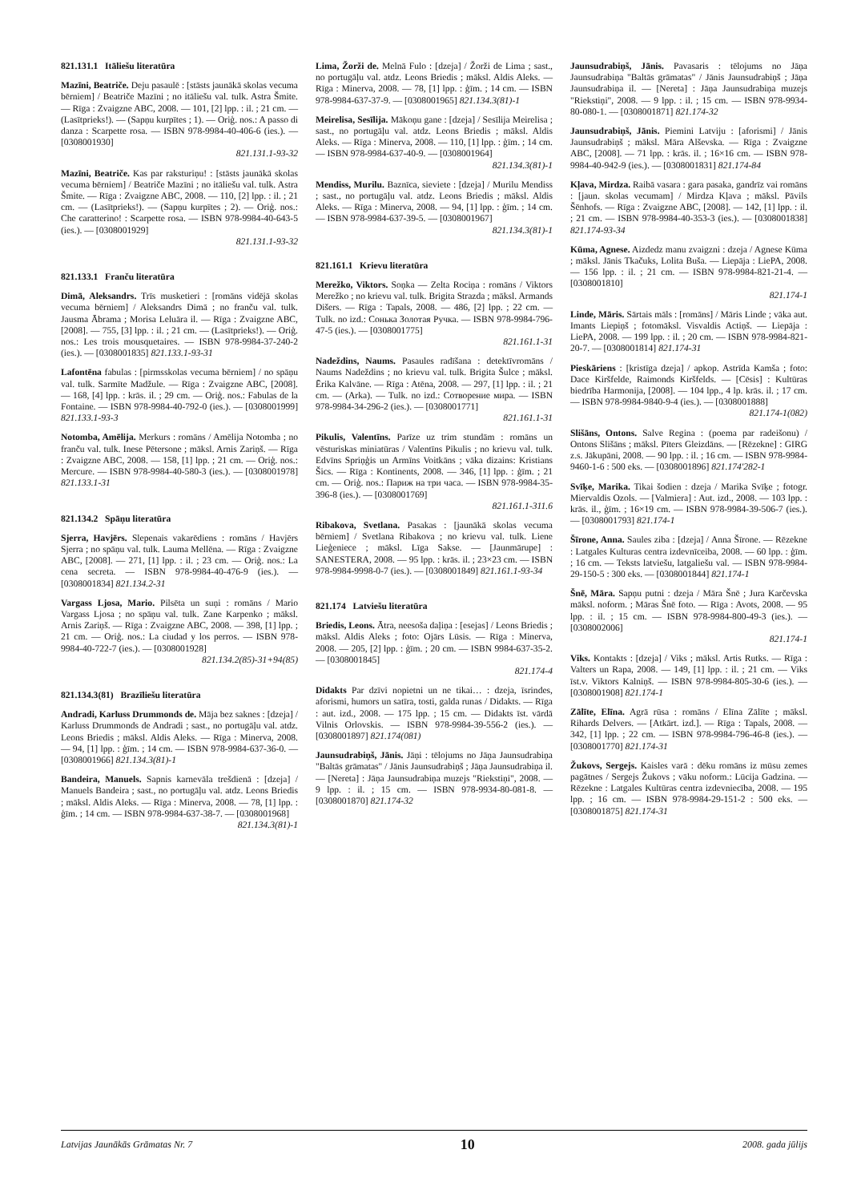821.131.1 Itāliešu literatūra
Mazīni, Beatriče. Deju pasaulē : [stāsts jaunākā skolas vecuma bērniem] / Beatriče Mazīni ; no itāliešu val. tulk. Astra Šmite. — Rīga : Zvaigzne ABC, 2008. — 101, [2] lpp. : il. ; 21 cm. — (Lasītprieks!). — (Sapņu kurpītes ; 1). — Oriģ. nos.: A passo di danza : Scarpette rosa. — ISBN 978-9984-40-406-6 (ies.). — [0308001930]
821.131.1-93-32
Mazīni, Beatriče. Kas par raksturiņu! : [stāsts jaunākā skolas vecuma bērniem] / Beatriče Mazīni ; no itāliešu val. tulk. Astra Šmite. — Rīga : Zvaigzne ABC, 2008. — 110, [2] lpp. : il. ; 21 cm. — (Lasītprieks!). — (Sapņu kurpītes ; 2). — Oriģ. nos.: Che caratterino! : Scarpette rosa. — ISBN 978-9984-40-643-5 (ies.). — [0308001929]
821.131.1-93-32
821.133.1 Franču literatūra
Dimā, Aleksandrs. Trīs musketieri : [romāns vidējā skolas vecuma bērniem] / Aleksandrs Dimā ; no franču val. tulk. Jausma Ābrama ; Morisa Leluāra il. — Rīga : Zvaigzne ABC, [2008]. — 755, [3] lpp. : il. ; 21 cm. — (Lasītprieks!). — Oriģ. nos.: Les trois mousquetaires. — ISBN 978-9984-37-240-2 (ies.). — [0308001835] 821.133.1-93-31
Lafontēna fabulas : [pirmsskolas vecuma bērniem] / no spāņu val. tulk. Sarmīte Madžule. — Rīga : Zvaigzne ABC, [2008]. — 168, [4] lpp. : krās. il. ; 29 cm. — Oriģ. nos.: Fabulas de la Fontaine. — ISBN 978-9984-40-792-0 (ies.). — [0308001999] 821.133.1-93-3
Notomba, Amēlija. Merkurs : romāns / Amēlija Notomba ; no franču val. tulk. Inese Pētersone ; māksl. Arnis Zariņš. — Rīga : Zvaigzne ABC, 2008. — 158, [1] lpp. ; 21 cm. — Oriģ. nos.: Mercure. — ISBN 978-9984-40-580-3 (ies.). — [0308001978] 821.133.1-31
821.134.2 Spāņu literatūra
Sjerra, Havjērs. Slepenais vakarēdiens : romāns / Havjērs Sjerra ; no spāņu val. tulk. Lauma Mellēna. — Rīga : Zvaigzne ABC, [2008]. — 271, [1] lpp. : il. ; 23 cm. — Oriģ. nos.: La cena secreta. — ISBN 978-9984-40-476-9 (ies.). — [0308001834] 821.134.2-31
Vargass Ljosa, Mario. Pilsēta un suņi : romāns / Mario Vargass Ljosa ; no spāņu val. tulk. Zane Karpenko ; māksl. Arnis Zariņš. — Rīga : Zvaigzne ABC, 2008. — 398, [1] lpp. ; 21 cm. — Oriģ. nos.: La ciudad y los perros. — ISBN 978-9984-40-722-7 (ies.). — [0308001928]
821.134.2(85)-31+94(85)
821.134.3(81) Brazīliešu literatūra
Andradi, Karluss Drummonds de. Māja bez saknes : [dzeja] / Karluss Drummonds de Andradi ; sast., no portugāļu val. atdz. Leons Briedis ; māksl. Aldis Aleks. — Rīga : Minerva, 2008. — 94, [1] lpp. : ģīm. ; 14 cm. — ISBN 978-9984-637-36-0. — [0308001966] 821.134.3(81)-1
Bandeira, Manuels. Sapnis karnevāla trešdienā : [dzeja] / Manuels Bandeira ; sast., no portugāļu val. atdz. Leons Briedis ; māksl. Aldis Aleks. — Rīga : Minerva, 2008. — 78, [1] lpp. : ģīm. ; 14 cm. — ISBN 978-9984-637-38-7. — [0308001968]
821.134.3(81)-1
Lima, Žorži de. Melnā Fulo : [dzeja] / Žorži de Lima ; sast., no portugāļu val. atdz. Leons Briedis ; māksl. Aldis Aleks. — Rīga : Minerva, 2008. — 78, [1] lpp. : ģīm. ; 14 cm. — ISBN 978-9984-637-37-9. — [0308001965] 821.134.3(81)-1
Meirelisa, Sesīlija. Mākoņu gane : [dzeja] / Sesīlija Meirelisa ; sast., no portugāļu val. atdz. Leons Briedis ; māksl. Aldis Aleks. — Rīga : Minerva, 2008. — 110, [1] lpp. : ģīm. ; 14 cm. — ISBN 978-9984-637-40-9. — [0308001964]
821.134.3(81)-1
Mendiss, Murilu. Baznīca, sieviete : [dzeja] / Murilu Mendiss ; sast., no portugāļu val. atdz. Leons Briedis ; māksl. Aldis Aleks. — Rīga : Minerva, 2008. — 94, [1] lpp. : ģīm. ; 14 cm. — ISBN 978-9984-637-39-5. — [0308001967]
821.134.3(81)-1
821.161.1 Krievu literatūra
Merežko, Viktors. Soņka — Zelta Rociņa : romāns / Viktors Merežko ; no krievu val. tulk. Brigita Strazda ; māksl. Armands Dišers. — Rīga : Tapals, 2008. — 486, [2] lpp. ; 22 cm. — Tulk. no izd.: Сонька Золотая Ручка. — ISBN 978-9984-796-47-5 (ies.). — [0308001775]
821.161.1-31
Nadeždins, Naums. Pasaules radīšana : detektīvromāns / Naums Nadeždins ; no krievu val. tulk. Brigita Šulce ; māksl. Ērika Kalvāne. — Rīga : Atēna, 2008. — 297, [1] lpp. : il. ; 21 cm. — (Arka). — Tulk. no izd.: Сотворение мира. — ISBN 978-9984-34-296-2 (ies.). — [0308001771]
821.161.1-31
Pikulis, Valentīns. Parīze uz trim stundām : romāns un vēsturiskas miniatūras / Valentīns Pikulis ; no krievu val. tulk. Edvīns Spriņģis un Armīns Voitkāns ; vāka dizains: Kristians Šics. — Rīga : Kontinents, 2008. — 346, [1] lpp. : ģīm. ; 21 cm. — Oriģ. nos.: Париж на три часа. — ISBN 978-9984-35-396-8 (ies.). — [0308001769]
821.161.1-311.6
Ribakova, Svetlana. Pasakas : [jaunākā skolas vecuma bērniem] / Svetlana Ribakova ; no krievu val. tulk. Liene Lieģeniece ; māksl. Līga Sakse. — [Jaunmārupe] : SANESTERA, 2008. — 95 lpp. : krās. il. ; 23×23 cm. — ISBN 978-9984-9998-0-7 (ies.). — [0308001849] 821.161.1-93-34
821.174 Latviešu literatūra
Briedis, Leons. Ātra, neesoša daļiņa : [esejas] / Leons Briedis ; māksl. Aldis Aleks ; foto: Ojārs Lūsis. — Rīga : Minerva, 2008. — 205, [2] lpp. : ģīm. ; 20 cm. — ISBN 9984-637-35-2. — [0308001845]
821.174-4
Didakts Par dzīvi nopietni un ne tikai… : dzeja, īsrindes, aforismi, humors un satīra, tosti, galda runas / Didakts. — Rīga : aut. izd., 2008. — 175 lpp. ; 15 cm. — Didakts īst. vārdā Vilnis Orlovskis. — ISBN 978-9984-39-556-2 (ies.). — [0308001897] 821.174(081)
Jaunsudrabiņš, Jānis. Jāņi : tēlojums no Jāņa Jaunsudrabiņa "Baltās grāmatas" / Jānis Jaunsudrabiņš ; Jāņa Jaunsudrabiņa il. — [Nereta] : Jāņa Jaunsudrabiņa muzejs "Riekstiņi", 2008. — 9 lpp. : il. ; 15 cm. — ISBN 978-9934-80-081-8. — [0308001870] 821.174-32
Jaunsudrabiņš, Jānis. Pavasaris : tēlojums no Jāņa Jaunsudrabiņa "Baltās grāmatas" / Jānis Jaunsudrabiņš ; Jāņa Jaunsudrabiņa il. — [Nereta] : Jāņa Jaunsudrabiņa muzejs "Riekstiņi", 2008. — 9 lpp. : il. ; 15 cm. — ISBN 978-9934-80-080-1. — [0308001871] 821.174-32
Jaunsudrabiņš, Jānis. Piemini Latviju : [aforismi] / Jānis Jaunsudrabiņš ; māksl. Māra Alševska. — Rīga : Zvaigzne ABC, [2008]. — 71 lpp. : krās. il. ; 16×16 cm. — ISBN 978-9984-40-942-9 (ies.). — [0308001831] 821.174-84
Kļava, Mirdza. Raibā vasara : gara pasaka, gandrīz vai romāns : [jaun. skolas vecumam] / Mirdza Kļava ; māksl. Pāvils Šēnhofs. — Rīga : Zvaigzne ABC, [2008]. — 142, [1] lpp. : il. ; 21 cm. — ISBN 978-9984-40-353-3 (ies.). — [0308001838] 821.174-93-34
Kūma, Agnese. Aizdedz manu zvaigzni : dzeja / Agnese Kūma ; māksl. Jānis Tkačuks, Lolita Buša. — Liepāja : LiePA, 2008. — 156 lpp. : il. ; 21 cm. — ISBN 978-9984-821-21-4. — [0308001810]
821.174-1
Linde, Māris. Sārtais māls : [romāns] / Māris Linde ; vāka aut. Imants Liepiņš ; fotomāksl. Visvaldis Actiņš. — Liepāja : LiePA, 2008. — 199 lpp. : il. ; 20 cm. — ISBN 978-9984-821-20-7. — [0308001814] 821.174-31
Pieskāriens : [kristīga dzeja] / apkop. Astrīda Kamša ; foto: Dace Kiršfelde, Raimonds Kiršfelds. — [Cēsis] : Kultūras biedrība Harmonija, [2008]. — 104 lpp., 4 lp. krās. il. ; 17 cm. — ISBN 978-9984-9840-9-4 (ies.). — [0308001888]
821.174-1(082)
Slišāns, Ontons. Salve Regina : (poema par radeišonu) / Ontons Slišāns ; māksl. Pīters Gleizdāns. — [Rēzekne] : GIRG z.s. Jākupāni, 2008. — 90 lpp. : il. ; 16 cm. — ISBN 978-9984-9460-1-6 : 500 eks. — [0308001896] 821.174'282-1
Svīķe, Marika. Tikai šodien : dzeja / Marika Svīķe ; fotogr. Miervaldis Ozols. — [Valmiera] : Aut. izd., 2008. — 103 lpp. : krās. il., ģīm. ; 16×19 cm. — ISBN 978-9984-39-506-7 (ies.). — [0308001793] 821.174-1
Šīrone, Anna. Saules ziba : [dzeja] / Anna Šīrone. — Rēzekne : Latgales Kulturas centra izdevnīceiba, 2008. — 60 lpp. : ģīm. ; 16 cm. — Teksts latviešu, latgaliešu val. — ISBN 978-9984-29-150-5 : 300 eks. — [0308001844] 821.174-1
Šnē, Māra. Sapņu putni : dzeja / Māra Šnē ; Jura Karčevska māksl. noform. ; Māras Šnē foto. — Rīga : Avots, 2008. — 95 lpp. : il. ; 15 cm. — ISBN 978-9984-800-49-3 (ies.). — [0308002006]
821.174-1
Viks. Kontakts : [dzeja] / Viks ; māksl. Artis Rutks. — Rīga : Valters un Rapa, 2008. — 149, [1] lpp. : il. ; 21 cm. — Viks īst.v. Viktors Kalniņš. — ISBN 978-9984-805-30-6 (ies.). — [0308001908] 821.174-1
Zālīte, Elīna. Agrā rūsa : romāns / Elīna Zālīte ; māksl. Rihards Delvers. — [Atkārt. izd.]. — Rīga : Tapals, 2008. — 342, [1] lpp. ; 22 cm. — ISBN 978-9984-796-46-8 (ies.). — [0308001770] 821.174-31
Žukovs, Sergejs. Kaisles varā : dēku romāns iz mūsu zemes pagātnes / Sergejs Žukovs ; vāku noform.: Lūcija Gadzina. — Rēzekne : Latgales Kultūras centra izdevniecība, 2008. — 195 lpp. ; 16 cm. — ISBN 978-9984-29-151-2 : 500 eks. — [0308001875] 821.174-31
Latvijas Jaunākās Grāmatas Nr. 7 10 2008. gada jūlijs